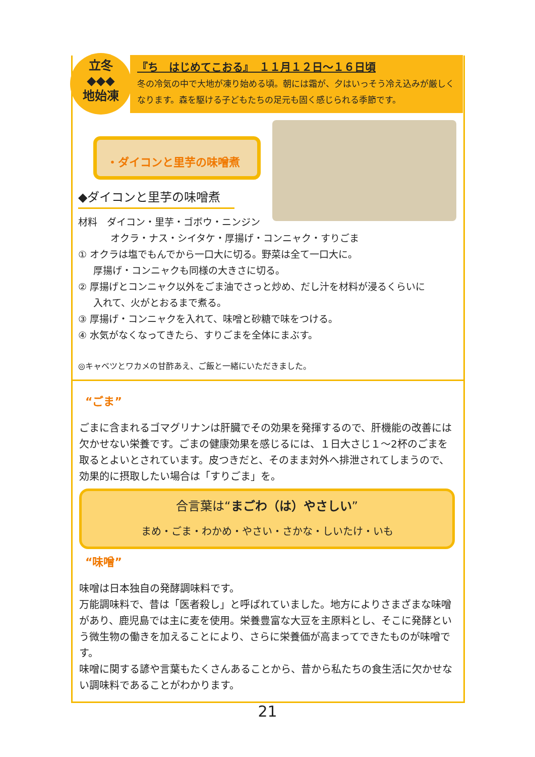立冬
◆◆◆
地始凍
『ち　はじめてこおる』　１１月１２日～１６日頃
冬の冷気の中で大地が凍り始める頃。朝には霜が、夕はいっそう冷え込みが厳しくなります。森を駆ける子どもたちの足元も固く感じられる季節です。
・ダイコンと里芋の味噌煮
◆ダイコンと里芋の味噌煮
材料　ダイコン・里芋・ゴボウ・ニンジン
オクラ・ナス・シイタケ・厚揚げ・コンニャク・すりごま
① オクラは塩でもんでから一口大に切る。野菜は全て一口大に。
厚揚げ・コンニャクも同様の大きさに切る。
② 厚揚げとコンニャク以外をごま油でさっと炒め、だし汁を材料が浸るくらいに
入れて、火がとおるまで煮る。
③ 厚揚げ・コンニャクを入れて、味噌と砂糖で味をつける。
④ 水気がなくなってきたら、すりごまを全体にまぶす。
◎キャベツとワカメの甘酢あえ、ご飯と一緒にいただきました。
“ごま”
ごまに含まれるゴマグリナンは肝臓でその効果を発揮するので、肝機能の改善には欠かせない栄養です。ごまの健康効果を感じるには、１日大さじ１～2杯のごまを取るとよいとされています。皮つきだと、そのまま対外へ排泄されてしまうので、効果的に摂取したい場合は「すりごま」を。
合言葉は“まごわ（は）やさしい”
まめ・ごま・わかめ・やさい・さかな・しいたけ・いも
“味噌”
味噌は日本独自の発酵調味料です。
万能調味料で、昔は「医者殺し」と呼ばれていました。地方によりさまざまな味噌があり、鹿児島では主に麦を使用。栄養豊富な大豆を主原料とし、そこに発酵という微生物の働きを加えることにより、さらに栄養価が高まってできたものが味噌です。
味噌に関する諺や言葉もたくさんあることから、昔から私たちの食生活に欠かせない調味料であることがわかります。
21